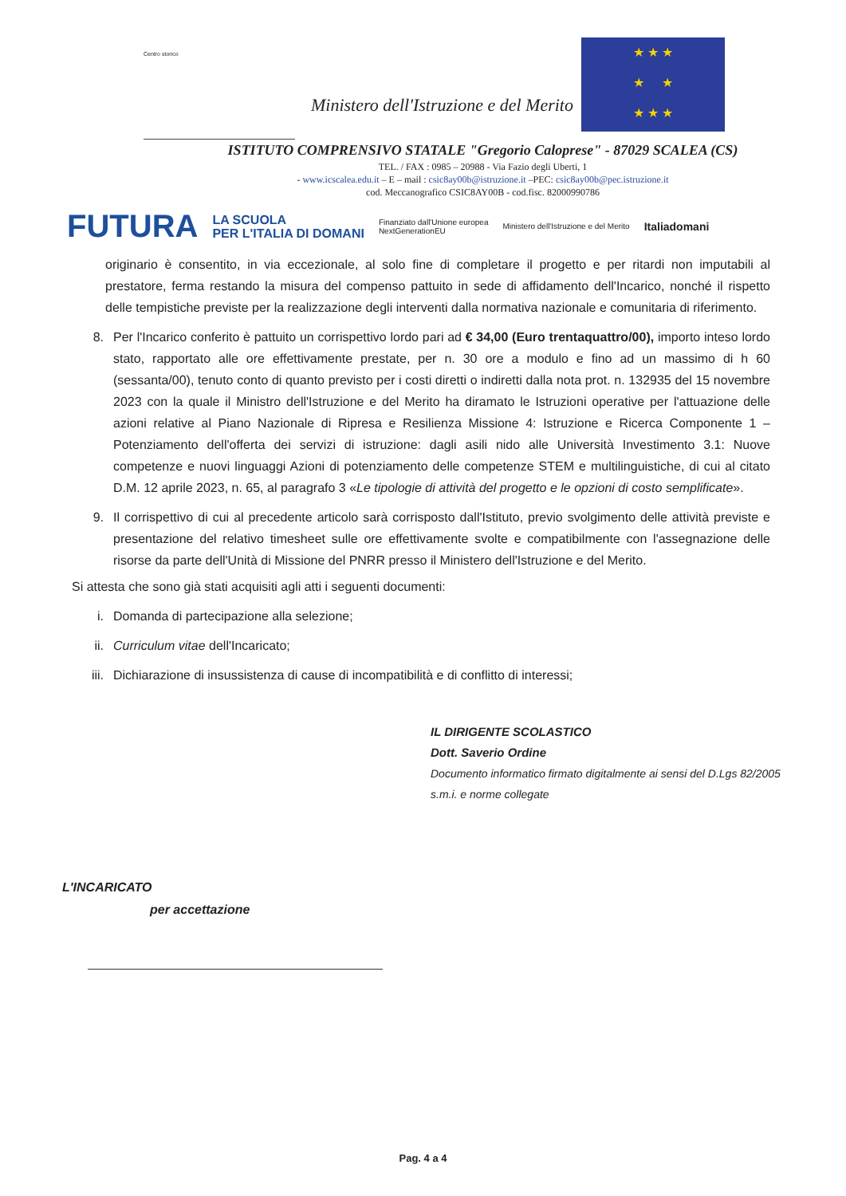Centro storico
Ministero dell'Istruzione e del Merito
★ ★ ★
★ ★
★ ★ ★
ISTITUTO COMPRENSIVO STATALE "Gregorio Caloprese" - 87029 SCALEA (CS)
TEL. / FAX : 0985 – 20988 - Via Fazio degli Uberti, 1
- www.icscalea.edu.it – E – mail : csic8ay00b@istruzione.it –PEC: csic8ay00b@pec.istruzione.it
cod. Meccanografico CSIC8AY00B - cod.fisc. 82000990786
FUTURA LA SCUOLA
PER L'ITALIA DI DOMANI Finanziato dall'Unione europea
NextGenerationEU Ministero dell'Istruzione e del Merito Italiadomani
originario è consentito, in via eccezionale, al solo fine di completare il progetto e per ritardi non imputabili al prestatore, ferma restando la misura del compenso pattuito in sede di affidamento dell'Incarico, nonché il rispetto delle tempistiche previste per la realizzazione degli interventi dalla normativa nazionale e comunitaria di riferimento.
8. Per l'Incarico conferito è pattuito un corrispettivo lordo pari ad € 34,00 (Euro trentaquattro/00), importo inteso lordo stato, rapportato alle ore effettivamente prestate, per n. 30 ore a modulo e fino ad un massimo di h 60 (sessanta/00), tenuto conto di quanto previsto per i costi diretti o indiretti dalla nota prot. n. 132935 del 15 novembre 2023 con la quale il Ministro dell'Istruzione e del Merito ha diramato le Istruzioni operative per l'attuazione delle azioni relative al Piano Nazionale di Ripresa e Resilienza Missione 4: Istruzione e Ricerca Componente 1 – Potenziamento dell'offerta dei servizi di istruzione: dagli asili nido alle Università Investimento 3.1: Nuove competenze e nuovi linguaggi Azioni di potenziamento delle competenze STEM e multilinguistiche, di cui al citato D.M. 12 aprile 2023, n. 65, al paragrafo 3 «Le tipologie di attività del progetto e le opzioni di costo semplificate».
9. Il corrispettivo di cui al precedente articolo sarà corrisposto dall'Istituto, previo svolgimento delle attività previste e presentazione del relativo timesheet sulle ore effettivamente svolte e compatibilmente con l'assegnazione delle risorse da parte dell'Unità di Missione del PNRR presso il Ministero dell'Istruzione e del Merito.
Si attesta che sono già stati acquisiti agli atti i seguenti documenti:
i. Domanda di partecipazione alla selezione;
ii. Curriculum vitae dell'Incaricato;
iii. Dichiarazione di insussistenza di cause di incompatibilità e di conflitto di interessi;
IL DIRIGENTE SCOLASTICO
Dott. Saverio Ordine
Documento informatico firmato digitalmente ai sensi del D.Lgs 82/2005
s.m.i. e norme collegate
L'INCARICATO
per accettazione
Pag. 4 a 4